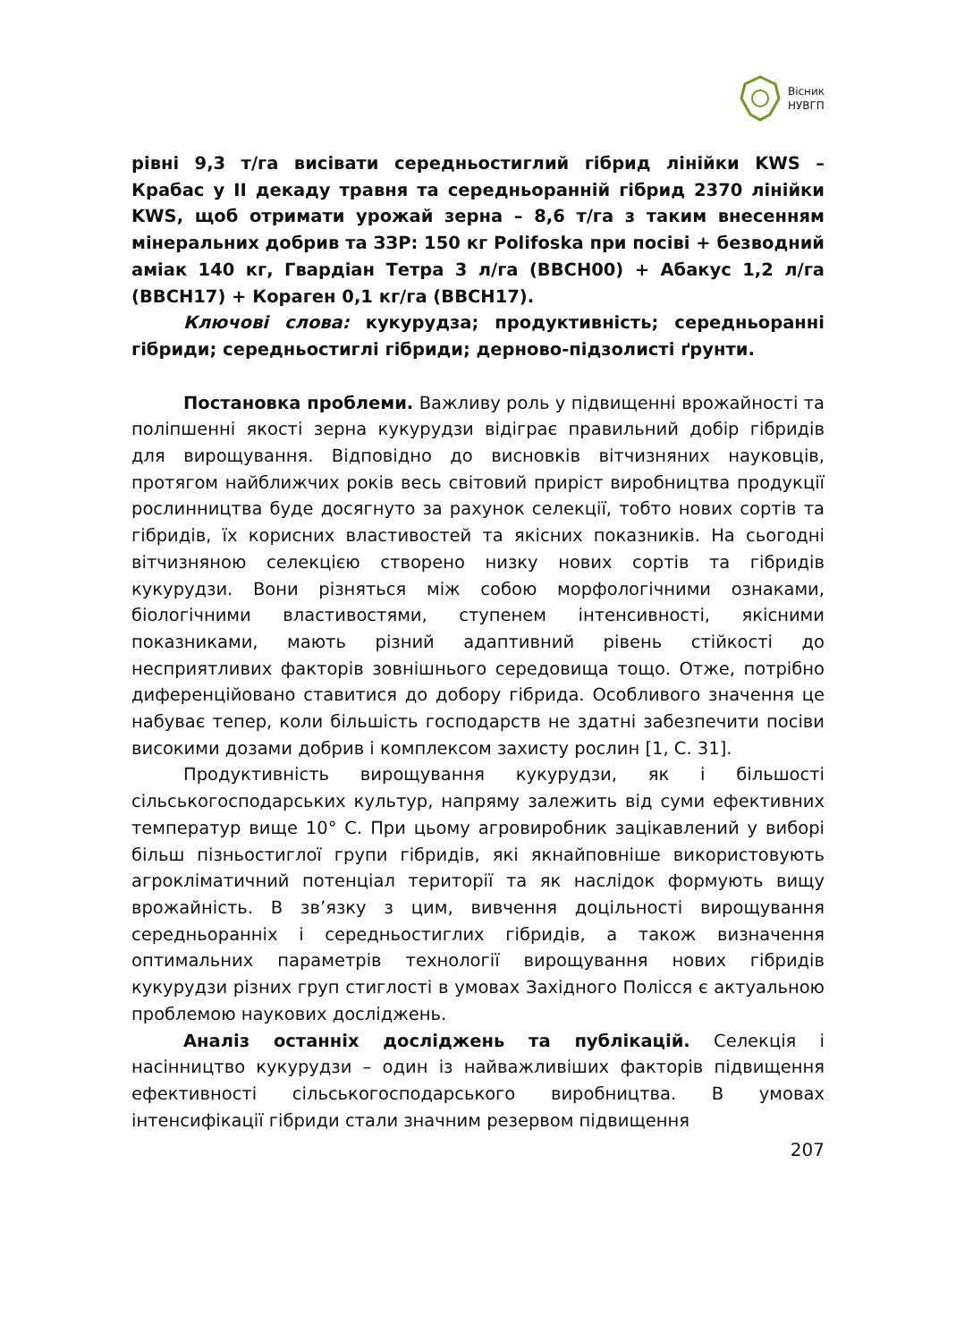Вісник
НУВГП
рівні 9,3 т/га висівати середньостиглий гібрид лінійки KWS – Крабас у ІІ декаду травня та середньоранній гібрид 2370 лінійки KWS, щоб отримати урожай зерна – 8,6 т/га з таким внесенням мінеральних добрив та ЗЗР: 150 кг Polifoska при посіві + безводний аміак 140 кг, Гвардіан Тетра 3 л/га (BBCH00) + Абакус 1,2 л/га (BBCH17) + Кораген 0,1 кг/га (BBCH17).
Ключові слова: кукурудза; продуктивність; середньоранні гібриди; середньостиглі гібриди; дерново-підзолисті ґрунти.
Постановка проблеми. Важливу роль у підвищенні врожайності та поліпшенні якості зерна кукурудзи відіграє правильний добір гібридів для вирощування. Відповідно до висновків вітчизняних науковців, протягом найближчих років весь світовий приріст виробництва продукції рослинництва буде досягнуто за рахунок селекції, тобто нових сортів та гібридів, їх корисних властивостей та якісних показників. На сьогодні вітчизняною селекцією створено низку нових сортів та гібридів кукурудзи. Вони різняться між собою морфологічними ознаками, біологічними властивостями, ступенем інтенсивності, якісними показниками, мають різний адаптивний рівень стійкості до несприятливих факторів зовнішнього середовища тощо. Отже, потрібно диференційовано ставитися до добору гібрида. Особливого значення це набуває тепер, коли більшість господарств не здатні забезпечити посіви високими дозами добрив і комплексом захисту рослин [1, С. 31].
Продуктивність вирощування кукурудзи, як і більшості сільськогосподарських культур, напряму залежить від суми ефективних температур вище 10° С. При цьому агровиробник зацікавлений у виборі більш пізньостиглої групи гібридів, які якнайповніше використовують агрокліматичний потенціал території та як наслідок формують вищу врожайність. В зв’язку з цим, вивчення доцільності вирощування середньоранніх і середньостиглих гібридів, а також визначення оптимальних параметрів технології вирощування нових гібридів кукурудзи різних груп стиглості в умовах Західного Полісся є актуальною проблемою наукових досліджень.
Аналіз останніх досліджень та публікацій. Селекція і насінництво кукурудзи – один із найважливіших факторів підвищення ефективності сільськогосподарського виробництва. В умовах інтенсифікації гібриди стали значним резервом підвищення
207